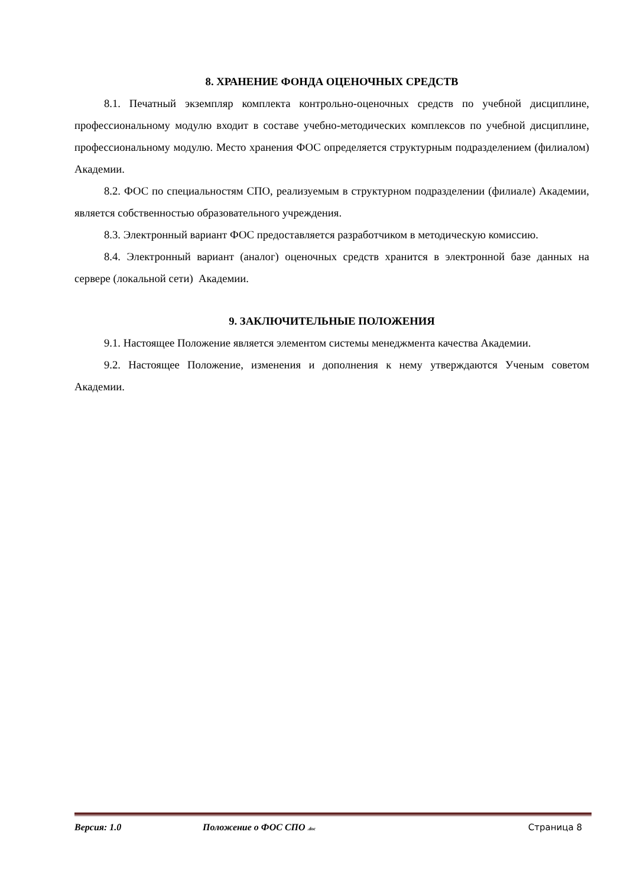8. ХРАНЕНИЕ ФОНДА ОЦЕНОЧНЫХ СРЕДСТВ
8.1. Печатный экземпляр комплекта контрольно-оценочных средств по учебной дисциплине, профессиональному модулю входит в составе учебно-методических комплексов по учебной дисциплине, профессиональному модулю. Место хранения ФОС определяется структурным подразделением (филиалом) Академии.
8.2. ФОС по специальностям СПО, реализуемым в структурном подразделении (филиале) Академии, является собственностью образовательного учреждения.
8.3. Электронный вариант ФОС предоставляется разработчиком в методическую комиссию.
8.4. Электронный вариант (аналог) оценочных средств хранится в электронной базе данных на сервере (локальной сети) Академии.
9. ЗАКЛЮЧИТЕЛЬНЫЕ ПОЛОЖЕНИЯ
9.1. Настоящее Положение является элементом системы менеджмента качества Академии.
9.2. Настоящее Положение, изменения и дополнения к нему утверждаются Ученым советом Академии.
Версия: 1.0 Положение о ФОС СПО .doc Страница 8